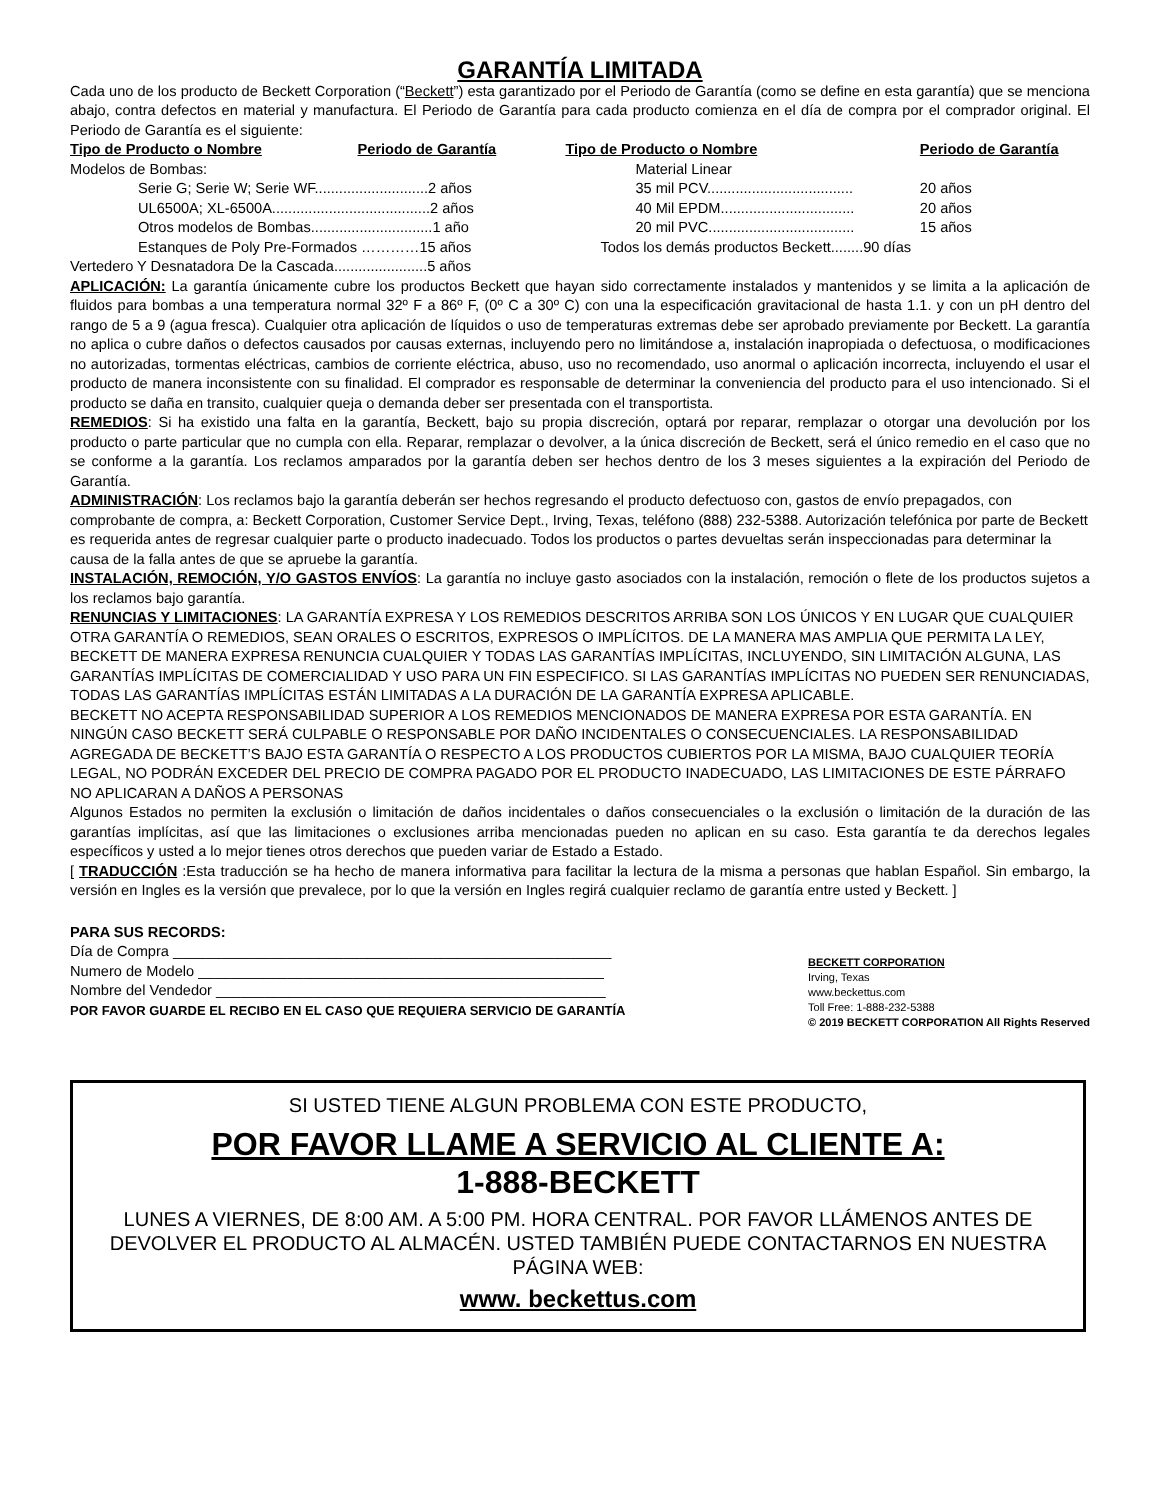GARANTÍA LIMITADA
Cada uno de los producto de Beckett Corporation (“Beckett”) esta garantizado por el Periodo de Garantía (como se define en esta garantía) que se menciona abajo, contra defectos en material y manufactura. El Periodo de Garantía para cada producto comienza en el día de compra por el comprador original. El Periodo de Garantía es el siguiente:
| Tipo de Producto o Nombre | Periodo de Garantía | Tipo de Producto o Nombre | Periodo de Garantía |
| --- | --- | --- | --- |
| Modelos de Bombas: | | Material Linear | |
| Serie G; Serie W; Serie WF............................2 años | | 35 mil PCV.................................... | 20 años |
| UL6500A; XL-6500A.......................................2 años | | 40 Mil EPDM................................. | 20 años |
| Otros modelos de Bombas..............................1 año | | 20 mil PVC.................................... | 15 años |
| Estanques de Poly Pre-Formados …………15 años | | Todos los demás productos Beckett........90 días | |
| Vertedero Y Desnatadora De la Cascada.......................5 años | | | |
APLICACIÓN: La garantía únicamente cubre los productos Beckett que hayan sido correctamente instalados y mantenidos y se limita a la aplicación de fluidos para bombas a una temperatura normal 32º F a 86º F, (0º C a 30º C) con una la especificación gravitacional de hasta 1.1. y con un pH dentro del rango de 5 a 9 (agua fresca). Cualquier otra aplicación de líquidos o uso de temperaturas extremas debe ser aprobado previamente por Beckett. La garantía no aplica o cubre daños o defectos causados por causas externas, incluyendo pero no limitándose a, instalación inapropiada o defectuosa, o modificaciones no autorizadas, tormentas eléctricas, cambios de corriente eléctrica, abuso, uso no recomendado, uso anormal o aplicación incorrecta, incluyendo el usar el producto de manera inconsistente con su finalidad. El comprador es responsable de determinar la conveniencia del producto para el uso intencionado. Si el producto se daña en transito, cualquier queja o demanda deber ser presentada con el transportista.
REMEDIOS: Si ha existido una falta en la garantía, Beckett, bajo su propia discreción, optará por reparar, remplazar o otorgar una devolución por los producto o parte particular que no cumpla con ella. Reparar, remplazar o devolver, a la única discreción de Beckett, será el único remedio en el caso que no se conforme a la garantía. Los reclamos amparados por la garantía deben ser hechos dentro de los 3 meses siguientes a la expiración del Periodo de Garantía.
ADMINISTRACIÓN: Los reclamos bajo la garantía deberán ser hechos regresando el producto defectuoso con, gastos de envío prepagados, con comprobante de compra, a: Beckett Corporation, Customer Service Dept., Irving, Texas, teléfono (888) 232-5388. Autorización telefónica por parte de Beckett es requerida antes de regresar cualquier parte o producto inadecuado. Todos los productos o partes devueltas serán inspeccionadas para determinar la causa de la falla antes de que se apruebe la garantía.
INSTALACIÓN, REMOCIÓN, Y/O GASTOS ENVÍOS: La garantía no incluye gasto asociados con la instalación, remoción o flete de los productos sujetos a los reclamos bajo garantía.
RENUNCIAS Y LIMITACIONES: LA GARANTÍA EXPRESA Y LOS REMEDIOS DESCRITOS ARRIBA SON LOS ÚNICOS Y EN LUGAR QUE CUALQUIER OTRA GARANTÍA O REMEDIOS, SEAN ORALES O ESCRITOS, EXPRESOS O IMPLÍCITOS. DE LA MANERA MAS AMPLIA QUE PERMITA LA LEY, BECKETT DE MANERA EXPRESA RENUNCIA CUALQUIER Y TODAS LAS GARANTÍAS IMPLÍCITAS, INCLUYENDO, SIN LIMITACIÓN ALGUNA, LAS GARANTÍAS IMPLÍCITAS DE COMERCIALIDAD Y USO PARA UN FIN ESPECIFICO. SI LAS GARANTÍAS IMPLÍCITAS NO PUEDEN SER RENUNCIADAS, TODAS LAS GARANTÍAS IMPLÍCITAS ESTÁN LIMITADAS A LA DURACIÓN DE LA GARANTÍA EXPRESA APLICABLE.
BECKETT NO ACEPTA RESPONSABILIDAD SUPERIOR A LOS REMEDIOS MENCIONADOS DE MANERA EXPRESA POR ESTA GARANTÍA. EN NINGÚN CASO BECKETT SERÁ CULPABLE O RESPONSABLE POR DAÑO INCIDENTALES O CONSECUENCIALES. LA RESPONSABILIDAD AGREGADA DE BECKETT’S BAJO ESTA GARANTÍA O RESPECTO A LOS PRODUCTOS CUBIERTOS POR LA MISMA, BAJO CUALQUIER TEORÍA LEGAL, NO PODRÁN EXCEDER DEL PRECIO DE COMPRA PAGADO POR EL PRODUCTO INADECUADO, LAS LIMITACIONES DE ESTE PÁRRAFO NO APLICARAN A DAÑOS A PERSONAS
Algunos Estados no permiten la exclusión o limitación de daños incidentales o daños consecuenciales o la exclusión o limitación de la duración de las garantías implícitas, así que las limitaciones o exclusiones arriba mencionadas pueden no aplican en su caso. Esta garantía te da derechos legales específicos y usted a lo mejor tienes otros derechos que pueden variar de Estado a Estado.
[ TRADUCCIÓN :Esta traducción se ha hecho de manera informativa para facilitar la lectura de la misma a personas que hablan Español. Sin embargo, la versión en Ingles es la versión que prevalece, por lo que la versión en Ingles regirá cualquier reclamo de garantía entre usted y Beckett. ]
PARA SUS RECORDS:
Día de Compra ______________________________________________________
Numero de Modelo __________________________________________________
Nombre del Vendedor ________________________________________________
POR FAVOR GUARDE EL RECIBO EN EL CASO QUE REQUIERA SERVICIO DE GARANTÍA
BECKETT CORPORATION
Irving, Texas
www.beckettus.com
Toll Free: 1-888-232-5388
© 2019 BECKETT CORPORATION All Rights Reserved
SI USTED TIENE ALGUN PROBLEMA CON ESTE PRODUCTO,
POR FAVOR LLAME A SERVICIO AL CLIENTE A:
1-888-BECKETT
LUNES A VIERNES, DE 8:00 AM. A 5:00 PM. HORA CENTRAL. POR FAVOR LLÁMENOS ANTES DE DEVOLVER EL PRODUCTO AL ALMACÉN. USTED TAMBIÉN PUEDE CONTACTARNOS EN NUESTRA PÁGINA WEB:
www. beckettus.com